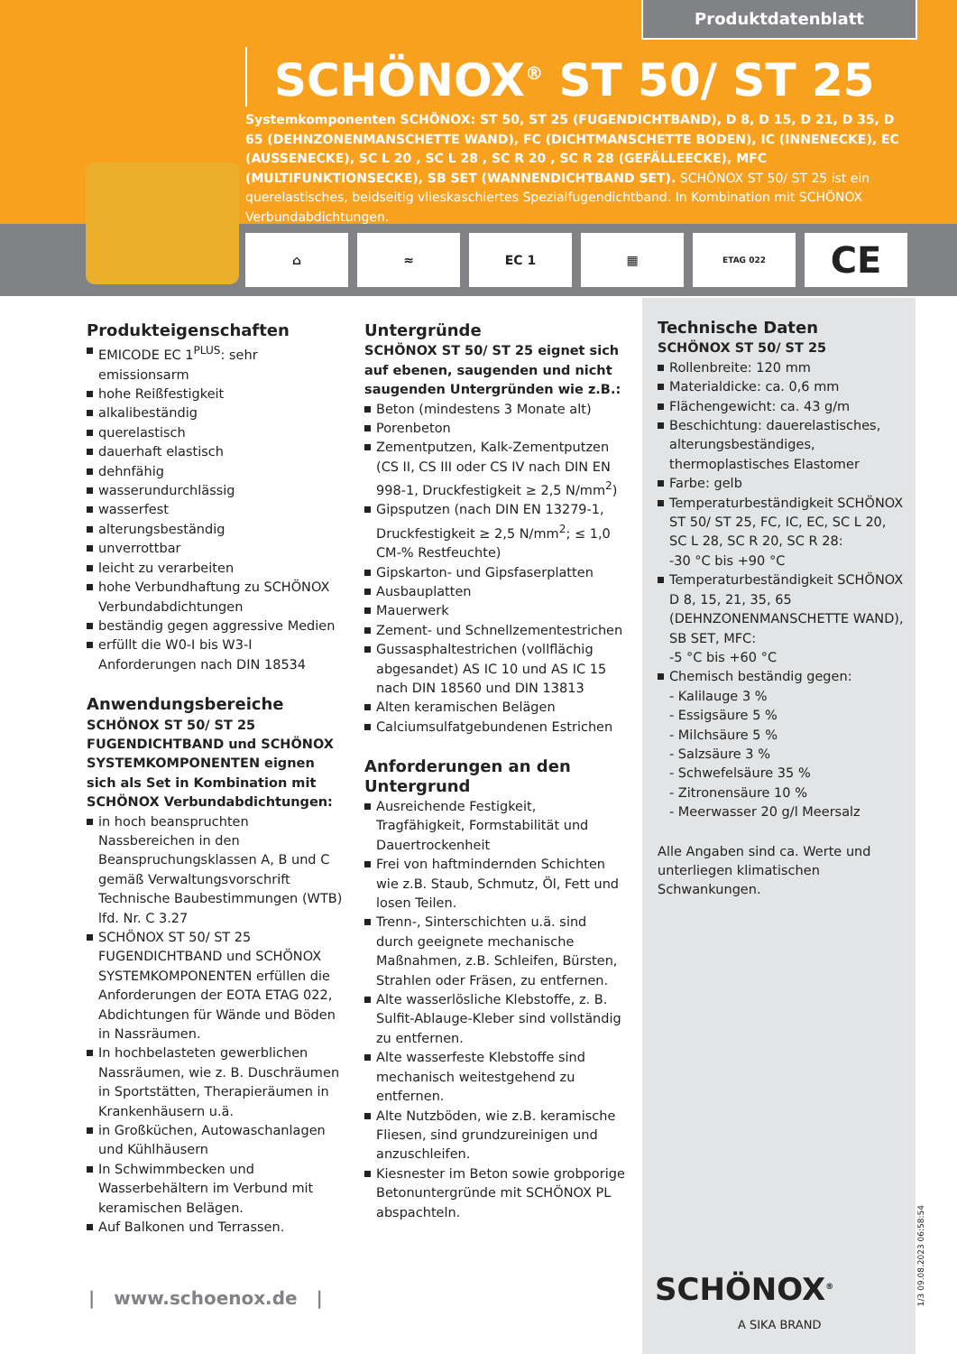Produktdatenblatt
SCHÖNOX<sup>®</sup> ST 50/ ST 25
Systemkomponenten SCHÖNOX: ST 50, ST 25 (FUGENDICHTBAND), D 8, D 15, D 21, D 35, D 65 (DEHNZONENMANSCHETTE WAND), FC (DICHTMANSCHETTE BODEN), IC (INNENECKE), EC (AUSSENECKE), SC L 20 , SC L 28 , SC R 20 , SC R 28 (GEFÄLLEECKE), MFC (MULTIFUNKTIONSECKE), SB SET (WANNENDICHTBAND SET). SCHÖNOX ST 50/ ST 25 ist ein querelastisches, beidseitig vlieskaschiertes Spezialfugendichtband. In Kombination mit SCHÖNOX Verbundabdichtungen.
⌂ ≈ EC 1 ▦
ETAG 022
CE
Produkteigenschaften
EMICODE EC 1<sup>PLUS</sup>: sehr emissionsarm
hohe Reißfestigkeit
alkalibeständig
querelastisch
dauerhaft elastisch
dehnfähig
wasserundurchlässig
wasserfest
alterungsbeständig
unverrottbar
leicht zu verarbeiten
hohe Verbundhaftung zu SCHÖNOX Verbundabdichtungen
beständig gegen aggressive Medien
erfüllt die W0-I bis W3-I Anforderungen nach DIN 18534
Anwendungsbereiche
SCHÖNOX ST 50/ ST 25 FUGENDICHTBAND und SCHÖNOX SYSTEMKOMPONENTEN eignen sich als Set in Kombination mit SCHÖNOX Verbundabdichtungen:
in hoch beanspruchten Nassbereichen in den Beanspruchungsklassen A, B und C gemäß Verwaltungsvorschrift Technische Baubestimmungen (WTB) lfd. Nr. C 3.27
SCHÖNOX ST 50/ ST 25 FUGENDICHTBAND und SCHÖNOX SYSTEMKOMPONENTEN erfüllen die Anforderungen der EOTA ETAG 022, Abdichtungen für Wände und Böden in Nassräumen.
In hochbelasteten gewerblichen Nassräumen, wie z. B. Duschräumen in Sportstätten, Therapieräumen in Krankenhäusern u.ä.
in Großküchen, Autowaschanlagen und Kühlhäusern
In Schwimmbecken und Wasserbehältern im Verbund mit keramischen Belägen.
Auf Balkonen und Terrassen.
Untergründe
SCHÖNOX ST 50/ ST 25 eignet sich auf ebenen, saugenden und nicht saugenden Untergründen wie z.B.:
Beton (mindestens 3 Monate alt)
Porenbeton
Zementputzen, Kalk-Zementputzen (CS II, CS III oder CS IV nach DIN EN 998-1, Druckfestigkeit ≥ 2,5 N/mm<sup>2</sup>)
Gipsputzen (nach DIN EN 13279-1, Druckfestigkeit ≥ 2,5 N/mm<sup>2</sup>; ≤ 1,0 CM-% Restfeuchte)
Gipskarton- und Gipsfaserplatten
Ausbauplatten
Mauerwerk
Zement- und Schnellzementestrichen
Gussasphaltestrichen (vollflächig abgesandet) AS IC 10 und AS IC 15 nach DIN 18560 und DIN 13813
Alten keramischen Belägen
Calciumsulfatgebundenen Estrichen
Anforderungen an den Untergrund
Ausreichende Festigkeit, Tragfähigkeit, Formstabilität und Dauertrockenheit
Frei von haftmindernden Schichten wie z.B. Staub, Schmutz, Öl, Fett und losen Teilen.
Trenn-, Sinterschichten u.ä. sind durch geeignete mechanische Maßnahmen, z.B. Schleifen, Bürsten, Strahlen oder Fräsen, zu entfernen.
Alte wasserlösliche Klebstoffe, z. B. Sulfit-Ablauge-Kleber sind vollständig zu entfernen.
Alte wasserfeste Klebstoffe sind mechanisch weitestgehend zu entfernen.
Alte Nutzböden, wie z.B. keramische Fliesen, sind grundzureinigen und anzuschleifen.
Kiesnester im Beton sowie grobporige Betonuntergründe mit SCHÖNOX PL abspachteln.
Technische Daten
SCHÖNOX ST 50/ ST 25
Rollenbreite: 120 mm
Materialdicke: ca. 0,6 mm
Flächengewicht: ca. 43 g/m
Beschichtung: dauerelastisches, alterungsbeständiges, thermoplastisches Elastomer
Farbe: gelb
Temperaturbeständigkeit SCHÖNOX ST 50/ ST 25, FC, IC, EC, SC L 20, SC L 28, SC R 20, SC R 28:
-30 °C bis +90 °C
Temperaturbeständigkeit SCHÖNOX D 8, 15, 21, 35, 65 (DEHNZONENMANSCHETTE WAND), SB SET, MFC:
-5 °C bis +60 °C
Chemisch beständig gegen:
- Kalilauge 3 %
- Essigsäure 5 %
- Milchsäure 5 %
- Salzsäure 3 %
- Schwefelsäure 35 %
- Zitronensäure 10 %
- Meerwasser 20 g/l Meersalz
Alle Angaben sind ca. Werte und unterliegen klimatischen Schwankungen.
| www.schoenox.de | SCHÖNOX<sup>®</sup>
A SIKA BRAND
1/3 09.08.2023 06:58:54